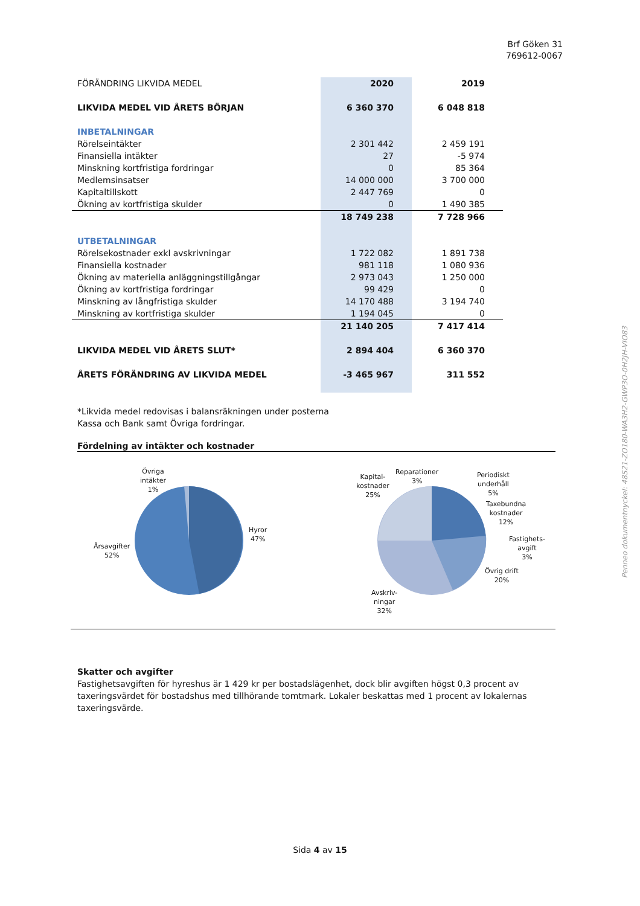Brf Göken 31
769612-0067
| FÖRÄNDRING LIKVIDA MEDEL | 2020 | 2019 |
| LIKVIDA MEDEL VID ÅRETS BÖRJAN | 6 360 370 | 6 048 818 |
| INBETALNINGAR | | |
| Rörelseintäkter | 2 301 442 | 2 459 191 |
| Finansiella intäkter | 27 | -5 974 |
| Minskning kortfristiga fordringar | 0 | 85 364 |
| Medlemsinsatser | 14 000 000 | 3 700 000 |
| Kapitaltillskott | 2 447 769 | 0 |
| Ökning av kortfristiga skulder | 0 | 1 490 385 |
| | 18 749 238 | 7 728 966 |
| UTBETALNINGAR | | |
| Rörelsekostnader exkl avskrivningar | 1 722 082 | 1 891 738 |
| Finansiella kostnader | 981 118 | 1 080 936 |
| Ökning av materiella anläggningstillgångar | 2 973 043 | 1 250 000 |
| Ökning av kortfristiga fordringar | 99 429 | 0 |
| Minskning av långfristiga skulder | 14 170 488 | 3 194 740 |
| Minskning av kortfristiga skulder | 1 194 045 | 0 |
| | 21 140 205 | 7 417 414 |
| LIKVIDA MEDEL VID ÅRETS SLUT* | 2 894 404 | 6 360 370 |
| ÅRETS FÖRÄNDRING AV LIKVIDA MEDEL | -3 465 967 | 311 552 |
*Likvida medel redovisas i balansräkningen under posterna
Kassa och Bank samt Övriga fordringar.
Fördelning av intäkter och kostnader
Övriga
intäkter
1%
Hyror
47%
Årsavgifter
52%
Kapital-
kostnader
25%
Reparationer
3%
Periodiskt
underhåll
5%
Taxebundna
kostnader
12%
Fastighets-
avgift
3%
Övrig drift
20%
Avskriv-
ningar
32%
Skatter och avgifter
Fastighetsavgiften för hyreshus är 1 429 kr per bostadslägenhet, dock blir avgiften högst 0,3 procent av taxeringsvärdet för bostadshus med tillhörande tomtmark. Lokaler beskattas med 1 procent av lokalernas taxeringsvärde.
Sida 4 av 15
Penneo dokumentnyckel: 48S21-ZO180-WA3H2-GWP3O-0H2JH-VIO83